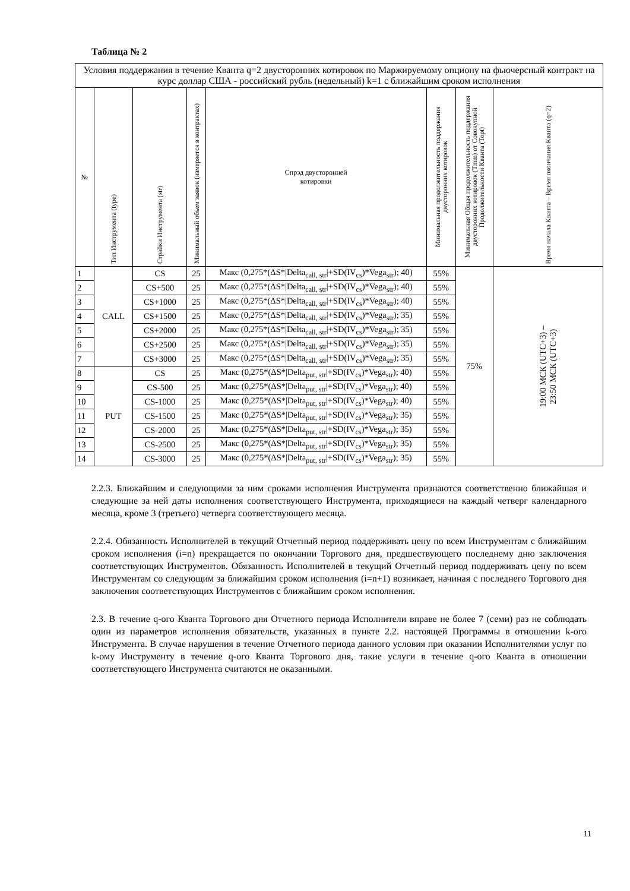Таблица № 2
| Условия поддержания в течение Кванта q=2 двусторонних котировок по Маржируемому опциону на фьючерсный контракт на курс доллар США - российский рубль (недельный) k=1 с ближайшим сроком исполнения | | | | | | | |
| --- | --- | --- | --- | --- | --- | --- | --- |
| № | Тип Инструмента (type) | Страйки Инструмента (str) | Минимальный объем заявок (измеряется в контрактах) | Спрэд двусторонней котировки | Минимальная продолжительность поддержания двусторонних котировок | Минимальная Общая продолжительность поддержания двусторонних котировок (Tmm) от Совокупной Продолжительности Кванта (Topt) | Время начала Кванта – Время окончания Кванта (q=2) |
| 1 | CALL | CS | 25 | Макс (0,275*(ΔS*/Delta<sub>call, str</sub>/+SD(IV<sub>cs</sub>)*Vega<sub>str</sub>); 40) | 55% | 75% | 19:00 МСК (UTC+3) – 23:50 МСК (UTC+3) |
| 2 | | CS+500 | 25 | Макс (0,275*(ΔS*/Delta<sub>call, str</sub>/+SD(IV<sub>cs</sub>)*Vega<sub>str</sub>); 40) | 55% | | |
| 3 | | CS+1000 | 25 | Макс (0,275*(ΔS*/Delta<sub>call, str</sub>/+SD(IV<sub>cs</sub>)*Vega<sub>str</sub>); 40) | 55% | | |
| 4 | | CS+1500 | 25 | Макс (0,275*(ΔS*/Delta<sub>call, str</sub>/+SD(IV<sub>cs</sub>)*Vega<sub>str</sub>); 35) | 55% | | |
| 5 | | CS+2000 | 25 | Макс (0,275*(ΔS*/Delta<sub>call, str</sub>/+SD(IV<sub>cs</sub>)*Vega<sub>str</sub>); 35) | 55% | | |
| 6 | | CS+2500 | 25 | Макс (0,275*(ΔS*/Delta<sub>call, str</sub>/+SD(IV<sub>cs</sub>)*Vega<sub>str</sub>); 35) | 55% | | |
| 7 | | CS+3000 | 25 | Макс (0,275*(ΔS*/Delta<sub>call, str</sub>/+SD(IV<sub>cs</sub>)*Vega<sub>str</sub>); 35) | 55% | | |
| 8 | PUT | CS | 25 | Макс (0,275*(ΔS*/Delta<sub>put, str</sub>/+SD(IV<sub>cs</sub>)*Vega<sub>str</sub>); 40) | 55% | | |
| 9 | | CS-500 | 25 | Макс (0,275*(ΔS*/Delta<sub>put, str</sub>/+SD(IV<sub>cs</sub>)*Vega<sub>str</sub>); 40) | 55% | | |
| 10 | | CS-1000 | 25 | Макс (0,275*(ΔS*/Delta<sub>put, str</sub>/+SD(IV<sub>cs</sub>)*Vega<sub>str</sub>); 40) | 55% | | |
| 11 | | CS-1500 | 25 | Макс (0,275*(ΔS*/Delta<sub>put, str</sub>/+SD(IV<sub>cs</sub>)*Vega<sub>str</sub>); 35) | 55% | | |
| 12 | | CS-2000 | 25 | Макс (0,275*(ΔS*/Delta<sub>put, str</sub>/+SD(IV<sub>cs</sub>)*Vega<sub>str</sub>); 35) | 55% | | |
| 13 | | CS-2500 | 25 | Макс (0,275*(ΔS*/Delta<sub>put, str</sub>/+SD(IV<sub>cs</sub>)*Vega<sub>str</sub>); 35) | 55% | | |
| 14 | | CS-3000 | 25 | Макс (0,275*(ΔS*/Delta<sub>put, str</sub>/+SD(IV<sub>cs</sub>)*Vega<sub>str</sub>); 35) | 55% | | |
2.2.3. Ближайшим и следующими за ним сроками исполнения Инструмента признаются соответственно ближайшая и следующие за ней даты исполнения соответствующего Инструмента, приходящиеся на каждый четверг календарного месяца, кроме 3 (третьего) четверга соответствующего месяца.
2.2.4. Обязанность Исполнителей в текущий Отчетный период поддерживать цену по всем Инструментам с ближайшим сроком исполнения (i=n) прекращается по окончании Торгового дня, предшествующего последнему дню заключения соответствующих Инструментов. Обязанность Исполнителей в текущий Отчетный период поддерживать цену по всем Инструментам со следующим за ближайшим сроком исполнения (i=n+1) возникает, начиная с последнего Торгового дня заключения соответствующих Инструментов с ближайшим сроком исполнения.
2.3. В течение q-ого Кванта Торгового дня Отчетного периода Исполнители вправе не более 7 (семи) раз не соблюдать один из параметров исполнения обязательств, указанных в пункте 2.2. настоящей Программы в отношении k-ого Инструмента. В случае нарушения в течение Отчетного периода данного условия при оказании Исполнителями услуг по k-ому Инструменту в течение q-ого Кванта Торгового дня, такие услуги в течение q-ого Кванта в отношении соответствующего Инструмента считаются не оказанными.
11